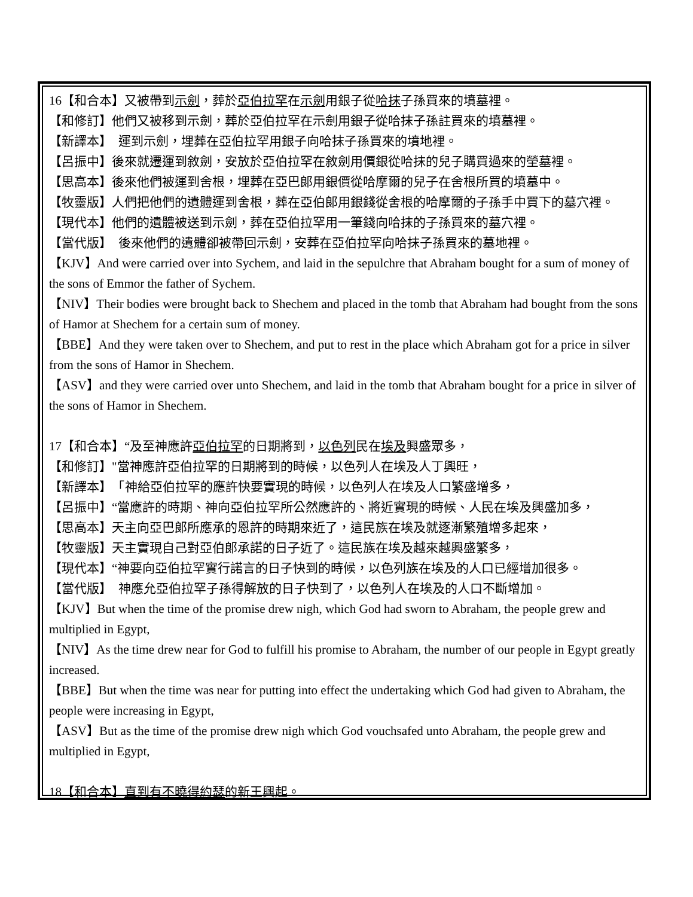16【和合本】又被帶到示劍，葬於亞伯拉罕在示劍用銀子從哈抹子孫買來的墳墓裡。
【和修訂】他們又被移到示劍，葬於亞伯拉罕在示劍用銀子從哈抹子孫註買來的墳墓裡。
【新譯本】　運到示劍，埋葬在亞伯拉罕用銀子向哈抹子孫買來的墳地裡。
【呂振中】後來就遷運到敘劍，安放於亞伯拉罕在敘劍用價銀從哈抹的兒子購買過來的塋墓裡。
【思高本】後來他們被運到舍根，埋葬在亞巴郎用銀價從哈摩爾的兒子在舍根所買的墳墓中。
【牧靈版】人們把他們的遺體運到舍根，葬在亞伯郎用銀錢從舍根的哈摩爾的子孫手中買下的墓穴裡。
【現代本】他們的遺體被送到示劍，葬在亞伯拉罕用一筆錢向哈抹的子孫買來的墓穴裡。
【當代版】　後來他們的遺體卻被帶回示劍，安葬在亞伯拉罕向哈抹子孫買來的墓地裡。
【KJV】And were carried over into Sychem, and laid in the sepulchre that Abraham bought for a sum of money of the sons of Emmor the father of Sychem.
【NIV】Their bodies were brought back to Shechem and placed in the tomb that Abraham had bought from the sons of Hamor at Shechem for a certain sum of money.
【BBE】And they were taken over to Shechem, and put to rest in the place which Abraham got for a price in silver from the sons of Hamor in Shechem.
【ASV】and they were carried over unto Shechem, and laid in the tomb that Abraham bought for a price in silver of the sons of Hamor in Shechem.
17【和合本】“及至神應許亞伯拉罕的日期將到，以色列民在埃及興盛眾多，
【和修訂】"當神應許亞伯拉罕的日期將到的時候，以色列人在埃及人丁興旺，
【新譯本】　「神給亞伯拉罕的應許快要實現的時候，以色列人在埃及人口繁盛增多，
【呂振中】“當應許的時期、神向亞伯拉罕所公然應許的、將近實現的時候、人民在埃及興盛加多，
【思高本】天主向亞巴郎所應承的恩許的時期來近了，這民族在埃及就逐漸繁殖增多起來，
【牧靈版】天主實現自己對亞伯郎承諾的日子近了。這民族在埃及越來越興盛繁多，
【現代本】“神要向亞伯拉罕實行諾言的日子快到的時候，以色列族在埃及的人口已經增加很多。
【當代版】　神應允亞伯拉罕子孫得解放的日子快到了，以色列人在埃及的人口不斷增加。
【KJV】But when the time of the promise drew nigh, which God had sworn to Abraham, the people grew and multiplied in Egypt,
【NIV】As the time drew near for God to fulfill his promise to Abraham, the number of our people in Egypt greatly increased.
【BBE】But when the time was near for putting into effect the undertaking which God had given to Abraham, the people were increasing in Egypt,
【ASV】But as the time of the promise drew nigh which God vouchsafed unto Abraham, the people grew and multiplied in Egypt,
18【和合本】直到有不曉得 約瑟的新王興起。